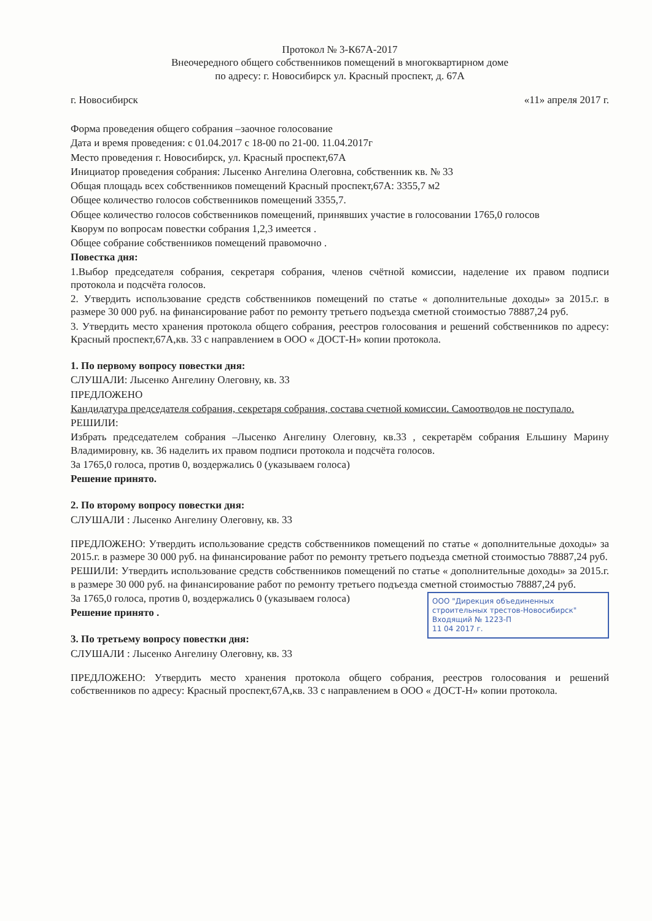Протокол № 3-К67А-2017
Внеочередного общего собственников помещений в многоквартирном доме
по адресу: г. Новосибирск ул. Красный проспект, д. 67А
г. Новосибирск «11» апреля 2017 г.
Форма проведения общего собрания –заочное голосование
Дата и время проведения: с 01.04.2017 с 18-00 по 21-00. 11.04.2017г
Место проведения г. Новосибирск, ул. Красный проспект,67А
Инициатор проведения собрания: Лысенко Ангелина Олеговна, собственник кв. № 33
Общая площадь всех собственников помещений Красный проспект,67А: 3355,7 м2
Общее количество голосов собственников помещений 3355,7.
Общее количество голосов собственников помещений, принявших участие в голосовании 1765,0 голосов
Кворум по вопросам повестки собрания 1,2,3 имеется .
Общее собрание собственников помещений правомочно .
Повестка дня:
1.Выбор председателя собрания, секретаря собрания, членов счётной комиссии, наделение их правом подписи протокола и подсчёта голосов.
2. Утвердить использование средств собственников помещений по статье « дополнительные доходы» за 2015.г. в размере 30 000 руб. на финансирование работ по ремонту третьего подъезда сметной стоимостью 78887,24 руб.
3. Утвердить место хранения протокола общего собрания, реестров голосования и решений собственников по адресу: Красный проспект,67А,кв. 33 с направлением в ООО « ДОСТ-Н» копии протокола.
1. По первому вопросу повестки дня:
СЛУШАЛИ: Лысенко Ангелину Олеговну, кв. 33
ПРЕДЛОЖЕНО
Кандидатура председателя собрания, секретаря собрания, состава счетной комиссии. Самоотводов не поступало.
РЕШИЛИ:
Избрать председателем собрания –Лысенко Ангелину Олеговну, кв.33 , секретарём собрания Ельшину Марину Владимировну, кв. 36 наделить их правом подписи протокола и подсчёта голосов.
За 1765,0 голоса, против 0, воздержались 0 (указываем голоса)
Решение принято.
2. По второму вопросу повестки дня:
СЛУШАЛИ : Лысенко Ангелину Олеговну, кв. 33
ПРЕДЛОЖЕНО: Утвердить использование средств собственников помещений по статье « дополнительные доходы» за 2015.г. в размере 30 000 руб. на финансирование работ по ремонту третьего подъезда сметной стоимостью 78887,24 руб.
РЕШИЛИ: Утвердить использование средств собственников помещений по статье « дополнительные доходы» за 2015.г. в размере 30 000 руб. на финансирование работ по ремонту третьего подъезда сметной стоимостью 78887,24 руб.
ООО "Дирекция объединенных строительных трестов-Новосибирск"
Входящий № 1223-П
11 04 2017 г.
За 1765,0 голоса, против 0, воздержались 0 (указываем голоса)
Решение принято .
3. По третьему вопросу повестки дня:
СЛУШАЛИ : Лысенко Ангелину Олеговну, кв. 33
ПРЕДЛОЖЕНО: Утвердить место хранения протокола общего собрания, реестров голосования и решений собственников по адресу: Красный проспект,67А,кв. 33 с направлением в ООО « ДОСТ-Н» копии протокола.